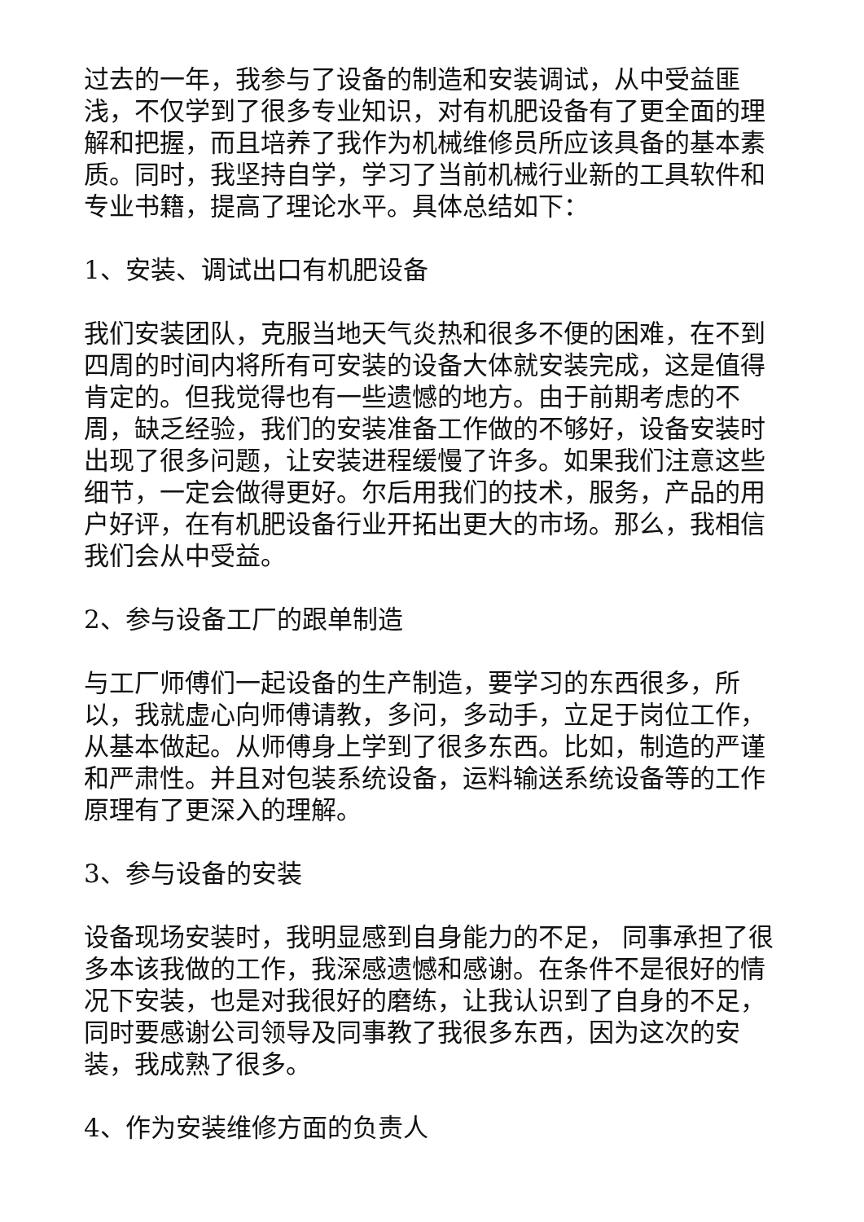过去的一年，我参与了设备的制造和安装调试，从中受益匪浅，不仅学到了很多专业知识，对有机肥设备有了更全面的理解和把握，而且培养了我作为机械维修员所应该具备的基本素质。同时，我坚持自学，学习了当前机械行业新的工具软件和专业书籍，提高了理论水平。具体总结如下：
1、安装、调试出口有机肥设备
我们安装团队，克服当地天气炎热和很多不便的困难，在不到四周的时间内将所有可安装的设备大体就安装完成，这是值得肯定的。但我觉得也有一些遗憾的地方。由于前期考虑的不周，缺乏经验，我们的安装准备工作做的不够好，设备安装时出现了很多问题，让安装进程缓慢了许多。如果我们注意这些细节，一定会做得更好。尔后用我们的技术，服务，产品的用户好评，在有机肥设备行业开拓出更大的市场。那么，我相信我们会从中受益。
2、参与设备工厂的跟单制造
与工厂师傅们一起设备的生产制造，要学习的东西很多，所以，我就虚心向师傅请教，多问，多动手，立足于岗位工作，从基本做起。从师傅身上学到了很多东西。比如，制造的严谨和严肃性。并且对包装系统设备，运料输送系统设备等的工作原理有了更深入的理解。
3、参与设备的安装
设备现场安装时，我明显感到自身能力的不足， 同事承担了很多本该我做的工作，我深感遗憾和感谢。在条件不是很好的情况下安装，也是对我很好的磨练，让我认识到了自身的不足，同时要感谢公司领导及同事教了我很多东西，因为这次的安装，我成熟了很多。
4、作为安装维修方面的负责人